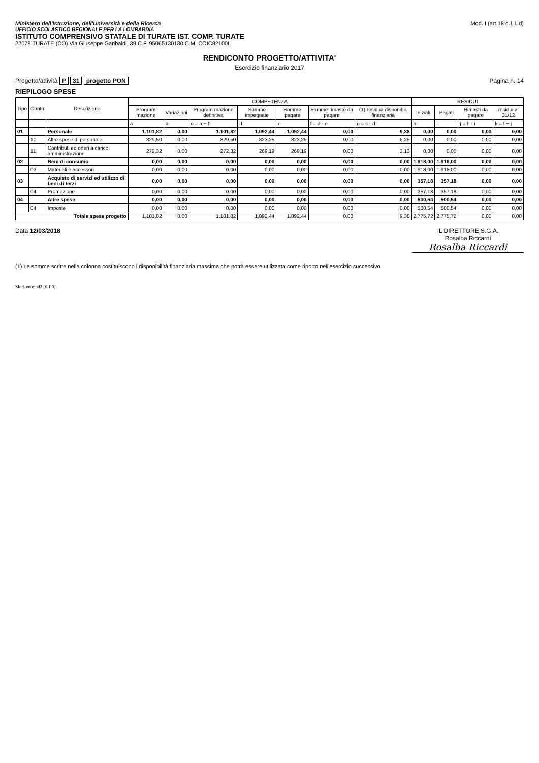Ministero dell'Istruzione, dell'Università e della Ricerca
UFFICIO SCOLASTICO REGIONALE PER LA LOMBARDIA
ISTITUTO COMPRENSIVO STATALE DI TURATE IST. COMP. TURATE
22078 TURATE (CO) Via Giuseppe Garibaldi, 39 C.F. 95065130130 C.M. COIC82100L
Mod. I (art.18 c.1 l. d)
RENDICONTO PROGETTO/ATTIVITA'
Esercizio finanziario 2017
Progetto/attività P 31 progetto PON
Pagina n. 14
RIEPILOGO SPESE
| Tipo | Conto | Descrizione | COMPETENZA | | | | | | | RESIDUI | | | |
| --- | --- | --- | --- | --- | --- | --- | --- | --- | --- | --- | --- | --- | --- |
| | | | Program mazione | Variazioni | Program mazione definitiva | Somme impegnate | Somme pagate | Somme rimaste da pagare | (1) residua disponibil. finanziaria | Iniziali | Pagati | Rimasti da pagare | residui al 31/12 |
| | | | a | b | c = a + b | d | e | f = d - e | g = c - d | h | i | j = h - i | k = f + j |
| 01 | | Personale | 1.101,82 | 0,00 | 1.101,82 | 1.092,44 | 1.092,44 | 0,00 | 9,38 | 0,00 | 0,00 | 0,00 | 0,00 |
| | 10 | Altre spese di personale | 829,50 | 0,00 | 829,50 | 823,25 | 823,25 | 0,00 | 6,25 | 0,00 | 0,00 | 0,00 | 0,00 |
| | 11 | Contributi ed oneri a carico amministrazione | 272,32 | 0,00 | 272,32 | 269,19 | 269,19 | 0,00 | 3,13 | 0,00 | 0,00 | 0,00 | 0,00 |
| 02 | | Beni di consumo | 0,00 | 0,00 | 0,00 | 0,00 | 0,00 | 0,00 | 0,00 | 1.918,00 | 1.918,00 | 0,00 | 0,00 |
| | 03 | Materiali e accessori | 0,00 | 0,00 | 0,00 | 0,00 | 0,00 | 0,00 | 0,00 | 1.918,00 | 1.918,00 | 0,00 | 0,00 |
| 03 | | Acquisto di servizi ed utilizzo di beni di terzi | 0,00 | 0,00 | 0,00 | 0,00 | 0,00 | 0,00 | 0,00 | 357,18 | 357,18 | 0,00 | 0,00 |
| | 04 | Promozione | 0,00 | 0,00 | 0,00 | 0,00 | 0,00 | 0,00 | 0,00 | 357,18 | 357,18 | 0,00 | 0,00 |
| 04 | | Altre spese | 0,00 | 0,00 | 0,00 | 0,00 | 0,00 | 0,00 | 0,00 | 500,54 | 500,54 | 0,00 | 0,00 |
| | 04 | Imposte | 0,00 | 0,00 | 0,00 | 0,00 | 0,00 | 0,00 | 0,00 | 500,54 | 500,54 | 0,00 | 0,00 |
| Totale spese progetto | | | 1.101,82 | 0,00 | 1.101,82 | 1.092,44 | 1.092,44 | 0,00 | 9,38 | 2.775,72 | 2.775,72 | 0,00 | 0,00 |
Data 12/03/2018 IL DIRETTORE S.G.A.
Rosalba Riccardi
Rosalba Riccardi
(1) Le somme scritte nella colonna costituiscono l disponibilità finanziaria massima che potrà essere utilizzata come riporto nell'esercizio successivo
Mod. entmod2 [6.1.9]